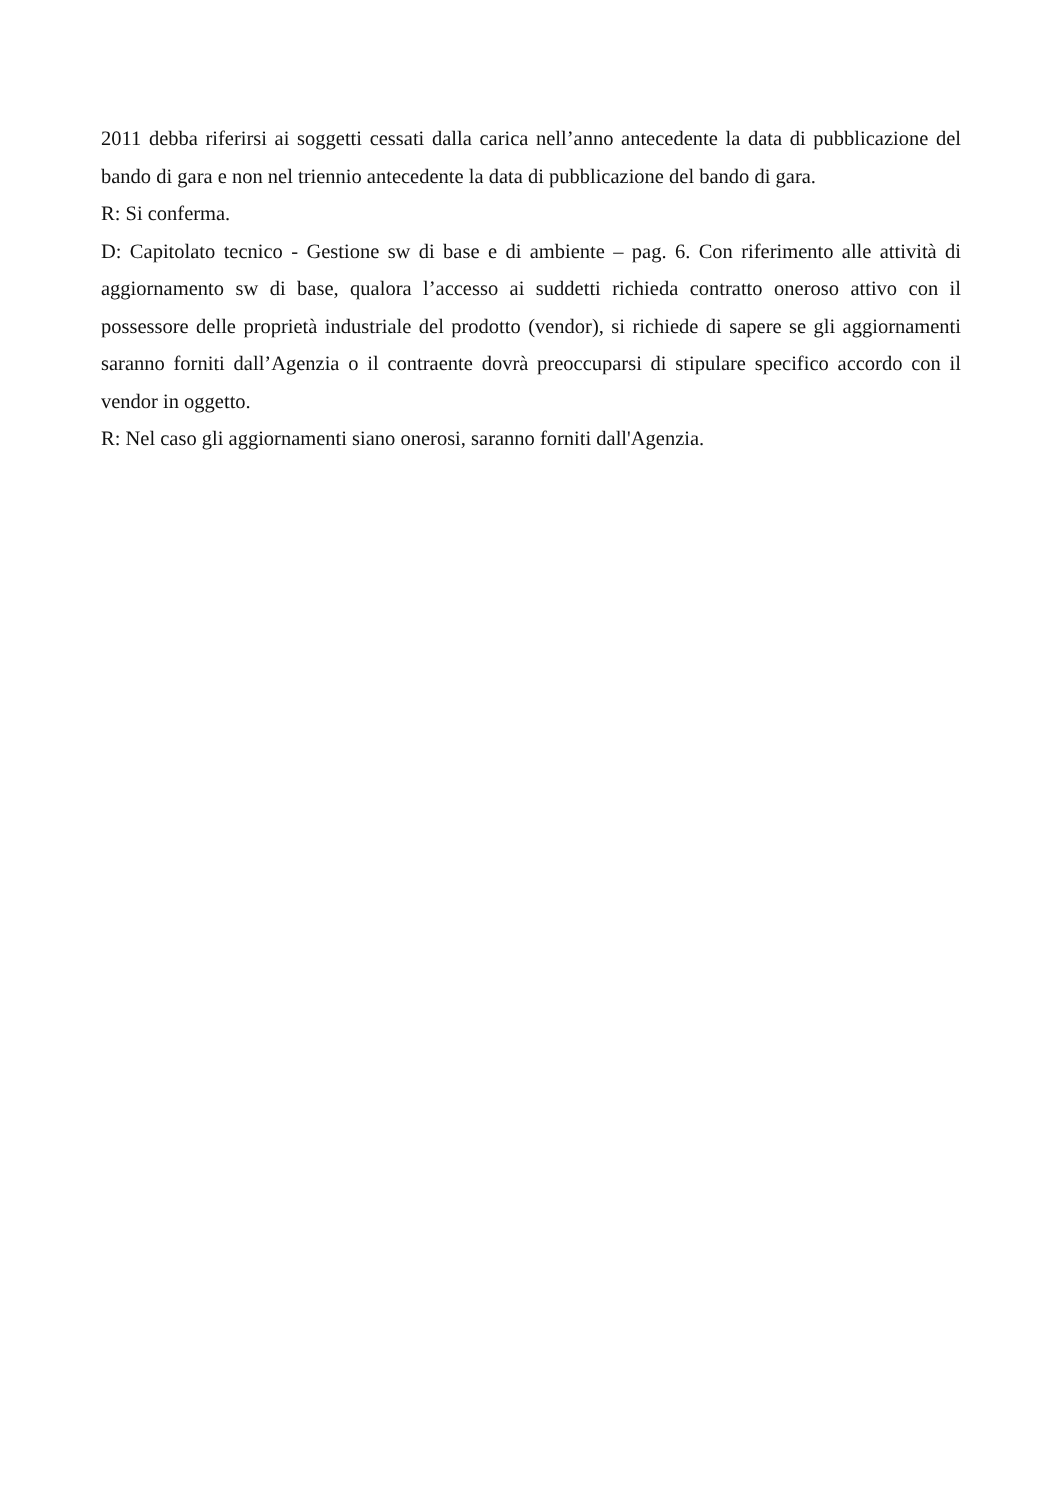2011 debba riferirsi ai soggetti cessati dalla carica nell’anno antecedente la data di pubblicazione del bando di gara e non nel triennio antecedente la data di pubblicazione del bando di gara.
R: Si conferma.
D: Capitolato tecnico - Gestione sw di base e di ambiente – pag. 6. Con riferimento alle attività di aggiornamento sw di base, qualora l’accesso ai suddetti richieda contratto oneroso attivo con il possessore delle proprietà industriale del prodotto (vendor), si richiede di sapere se gli aggiornamenti saranno forniti dall’Agenzia o il contraente dovrà preoccuparsi di stipulare specifico accordo con il vendor in oggetto.
R: Nel caso gli aggiornamenti siano onerosi, saranno forniti dall'Agenzia.